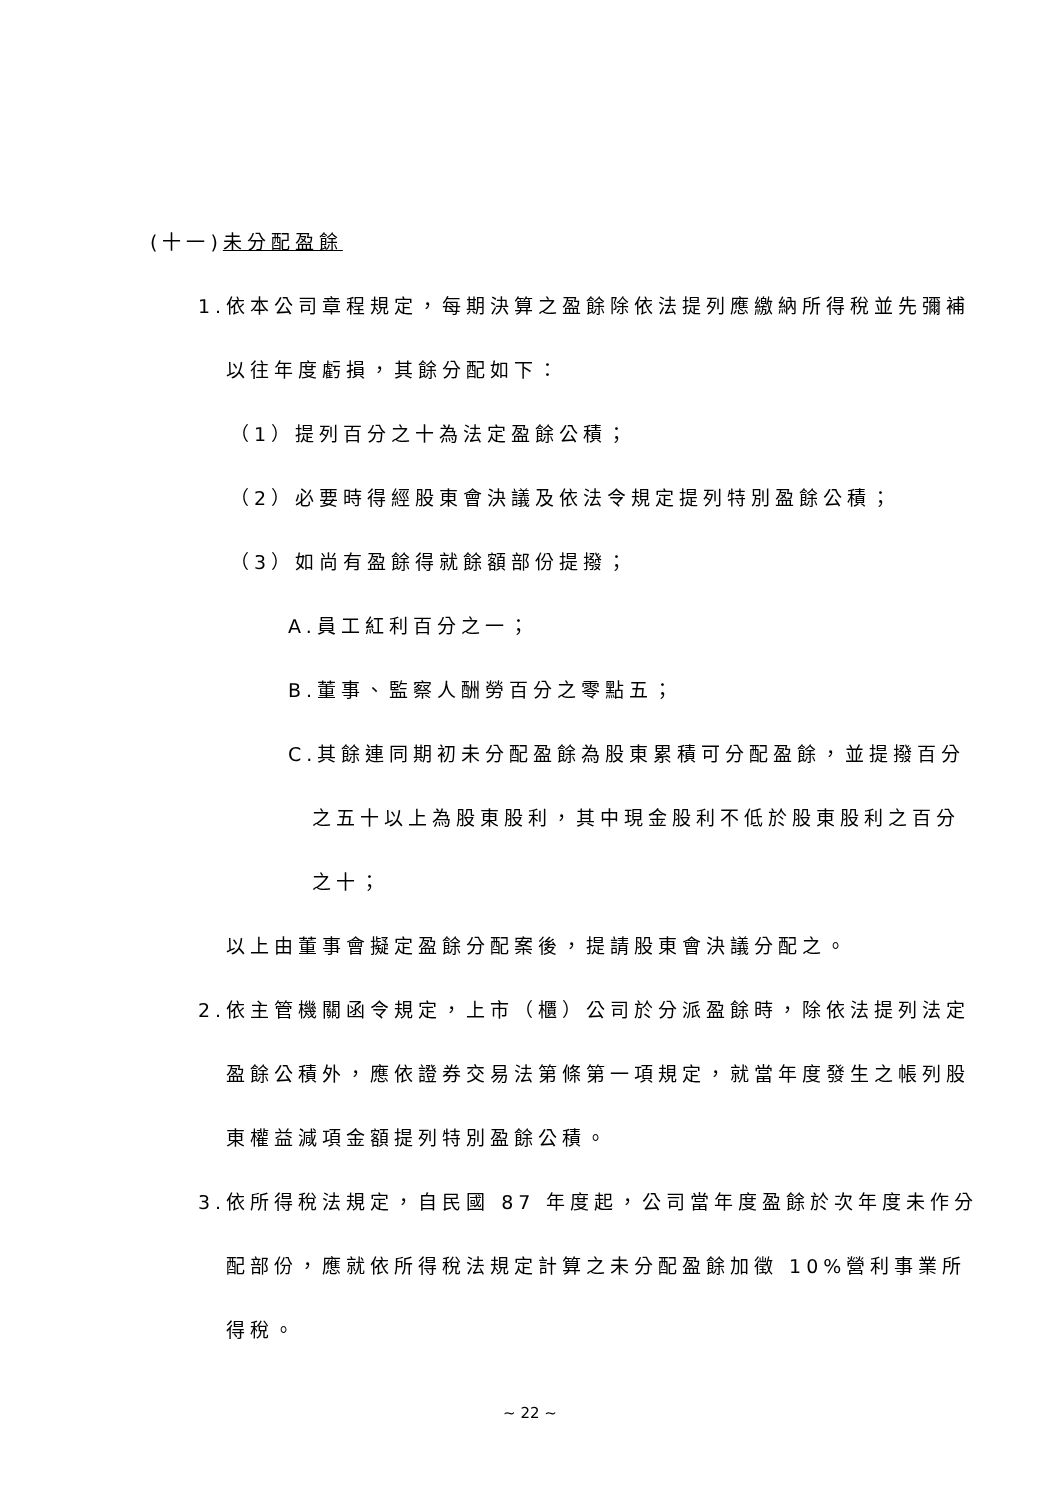(十一)未分配盈餘
1.依本公司章程規定，每期決算之盈餘除依法提列應繳納所得稅並先彌補
以往年度虧損，其餘分配如下：
（1）提列百分之十為法定盈餘公積；
（2）必要時得經股東會決議及依法令規定提列特別盈餘公積；
（3）如尚有盈餘得就餘額部份提撥；
A.員工紅利百分之一；
B.董事、監察人酬勞百分之零點五；
C.其餘連同期初未分配盈餘為股東累積可分配盈餘，並提撥百分
之五十以上為股東股利，其中現金股利不低於股東股利之百分
之十；
以上由董事會擬定盈餘分配案後，提請股東會決議分配之。
2.依主管機關函令規定，上市（櫃）公司於分派盈餘時，除依法提列法定
盈餘公積外，應依證券交易法第條第一項規定，就當年度發生之帳列股
東權益減項金額提列特別盈餘公積。
3.依所得稅法規定，自民國 87 年度起，公司當年度盈餘於次年度未作分
配部份，應就依所得稅法規定計算之未分配盈餘加徵 10%營利事業所
得稅。
~ 22 ~